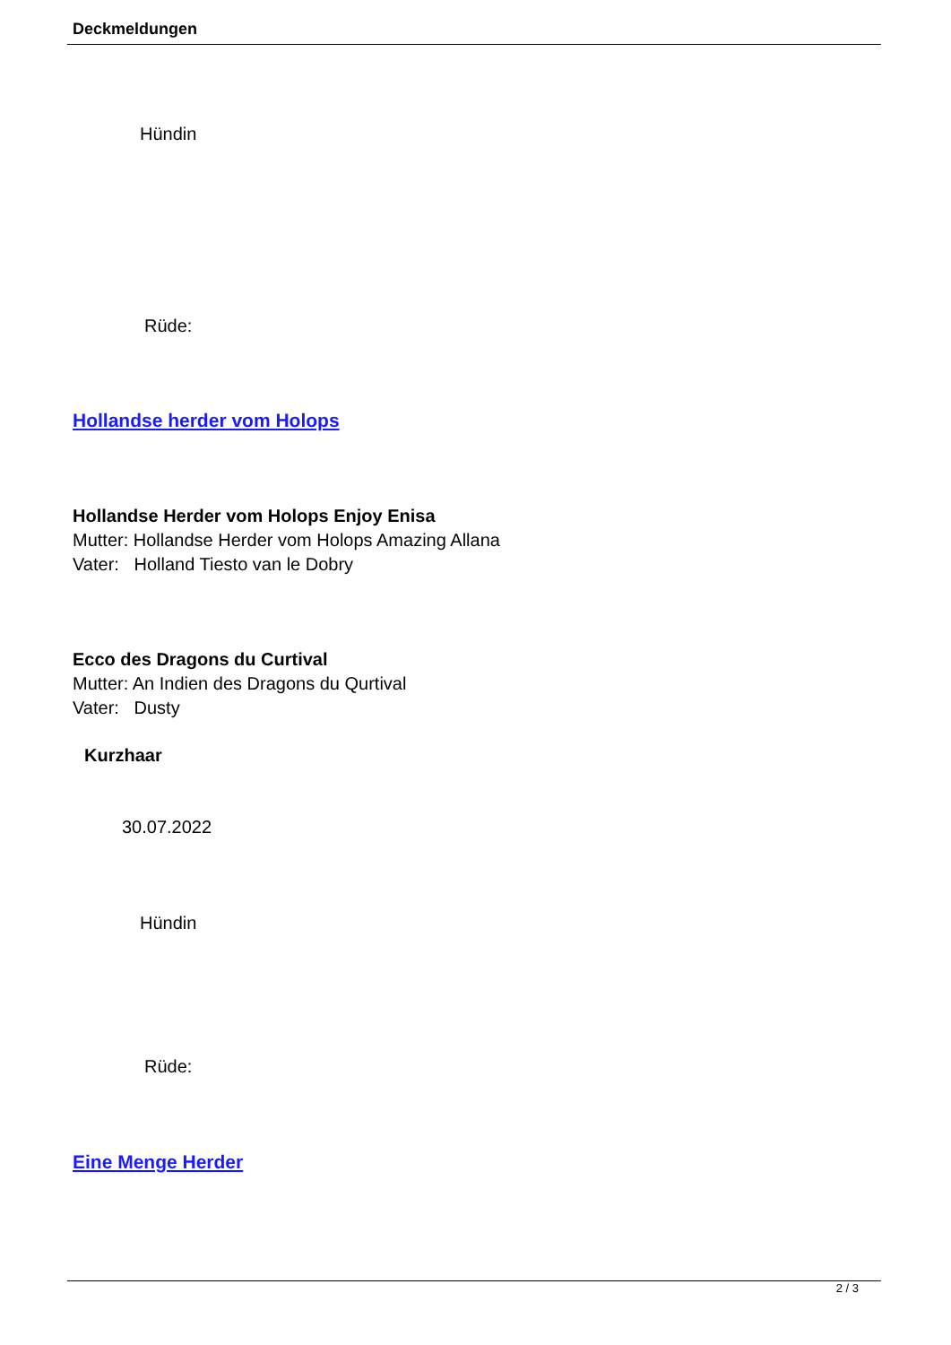Deckmeldungen
Hündin
Rüde:
Hollandse herder vom Holops
Hollandse Herder vom Holops Enjoy Enisa
Mutter: Hollandse Herder vom Holops Amazing Allana
Vater: Holland Tiesto van le Dobry
Ecco des Dragons du Curtival
Mutter: An Indien des Dragons du Qurtival
Vater: Dusty
Kurzhaar
30.07.2022
Hündin
Rüde:
Eine Menge Herder
2 / 3